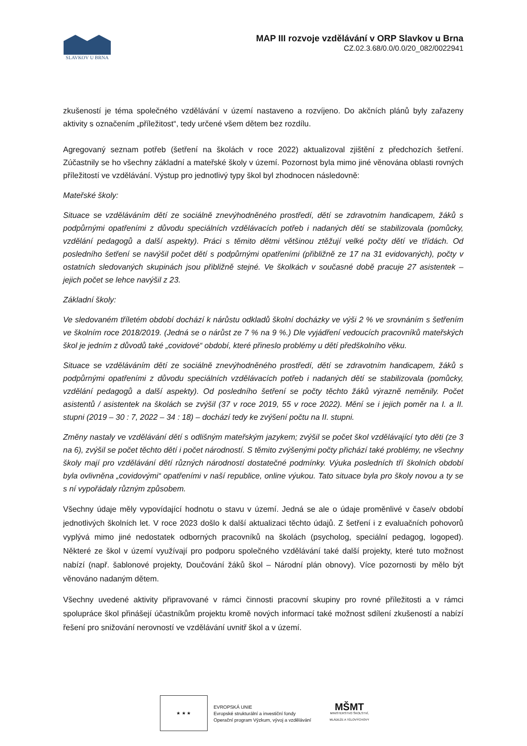SLAVKOV U BRNA
MAP III rozvoje vzdělávání v ORP Slavkov u Brna
CZ.02.3.68/0.0/0.0/20_082/0022941
zkušeností je téma společného vzdělávání v území nastaveno a rozvíjeno. Do akčních plánů byly zařazeny aktivity s označením „příležitost“, tedy určené všem dětem bez rozdílu.
Agregovaný seznam potřeb (šetření na školách v roce 2022) aktualizoval zjištění z předchozích šetření. Zúčastnily se ho všechny základní a mateřské školy v území. Pozornost byla mimo jiné věnována oblasti rovných příležitostí ve vzdělávání. Výstup pro jednotlivý typy škol byl zhodnocen následovně:
Mateřské školy:
Situace se vzděláváním dětí ze sociálně znevýhodněného prostředí, dětí se zdravotním handicapem, žáků s podpůrnými opatřeními z důvodu speciálních vzdělávacích potřeb i nadaných dětí se stabilizovala (pomůcky, vzdělání pedagogů a další aspekty). Práci s těmito dětmi většinou ztěžují velké počty dětí ve třídách. Od posledního šetření se navýšil počet dětí s podpůrnými opatřeními (přibližně ze 17 na 31 evidovaných), počty v ostatních sledovaných skupinách jsou přibližně stejné. Ve školkách v současné době pracuje 27 asistentek – jejich počet se lehce navýšil z 23.
Základní školy:
Ve sledovaném tříletém období dochází k nárůstu odkladů školní docházky ve výši 2 % ve srovnáním s šetřením ve školním roce 2018/2019. (Jedná se o nárůst ze 7 % na 9 %.) Dle vyjádření vedoucích pracovníků mateřských škol je jedním z důvodů také „covidové“ období, které přineslo problémy u dětí předškolního věku.
Situace se vzděláváním dětí ze sociálně znevýhodněného prostředí, dětí se zdravotním handicapem, žáků s podpůrnými opatřeními z důvodu speciálních vzdělávacích potřeb i nadaných dětí se stabilizovala (pomůcky, vzdělání pedagogů a další aspekty). Od posledního šetření se počty těchto žáků výrazně neměnily. Počet asistentů / asistentek na školách se zvýšil (37 v roce 2019, 55 v roce 2022). Mění se i jejich poměr na I. a II. stupni (2019 – 30 : 7, 2022 – 34 : 18) – dochází tedy ke zvýšení počtu na II. stupni.
Změny nastaly ve vzdělávání dětí s odlišným mateřským jazykem; zvýšil se počet škol vzdělávající tyto děti (ze 3 na 6), zvýšil se počet těchto dětí i počet národností. S těmito zvýšenými počty přichází také problémy, ne všechny školy mají pro vzdělávání dětí různých národností dostatečné podmínky. Výuka posledních tří školních období byla ovlivněna „covidovými“ opatřeními v naší republice, online výukou. Tato situace byla pro školy novou a ty se s ní vypořádaly různým způsobem.
Všechny údaje měly vypovídající hodnotu o stavu v území. Jedná se ale o údaje proměnlivé v čase/v období jednotlivých školních let. V roce 2023 došlo k další aktualizaci těchto údajů. Z šetření i z evaluačních pohovorů vyplývá mimo jiné nedostatek odborných pracovníků na školách (psycholog, speciální pedagog, logoped). Některé ze škol v území využívají pro podporu společného vzdělávání také další projekty, které tuto možnost nabízí (např. šablonové projekty, Doučování žáků škol – Národní plán obnovy). Více pozornosti by mělo být věnováno nadaným dětem.
Všechny uvedené aktivity připravované v rámci činnosti pracovní skupiny pro rovné příležitosti a v rámci spolupráce škol přinášejí účastníkům projektu kromě nových informací také možnost sdílení zkušeností a nabízí řešení pro snižování nerovností ve vzdělávání uvnitř škol a v území.
★ ★ ★
EVROPSKÁ UNIE
Evropské strukturální a investiční fondy
Operační program Výzkum, vývoj a vzdělávání
MŠMT
MINISTERSTVO ŠKOLSTVÍ,
MLÁDEŽE A TĚLOVÝCHOVY